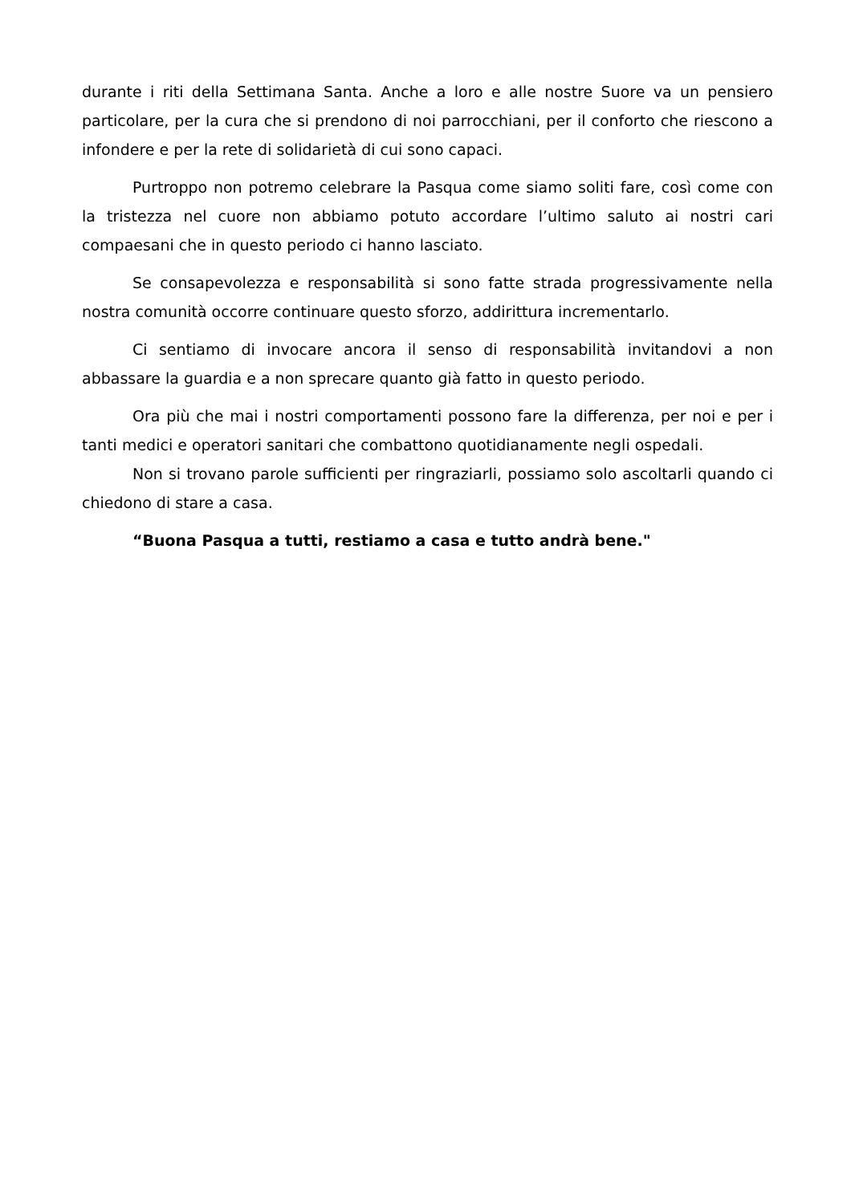durante i riti della Settimana Santa. Anche a loro e alle nostre Suore va un pensiero particolare, per la cura che si prendono di noi parrocchiani, per il conforto che riescono a infondere e per la rete di solidarietà di cui sono capaci.
Purtroppo non potremo celebrare la Pasqua come siamo soliti fare, così come con la tristezza nel cuore non abbiamo potuto accordare l’ultimo saluto ai nostri cari compaesani che in questo periodo ci hanno lasciato.
Se consapevolezza e responsabilità si sono fatte strada progressivamente nella nostra comunità occorre continuare questo sforzo, addirittura incrementarlo.
Ci sentiamo di invocare ancora il senso di responsabilità invitandovi a non abbassare la guardia e a non sprecare quanto già fatto in questo periodo.
Ora più che mai i nostri comportamenti possono fare la differenza, per noi e per i tanti medici e operatori sanitari che combattono quotidianamente negli ospedali.
Non si trovano parole sufficienti per ringraziarli, possiamo solo ascoltarli quando ci chiedono di stare a casa.
“Buona Pasqua a tutti, restiamo a casa e tutto andrà bene."